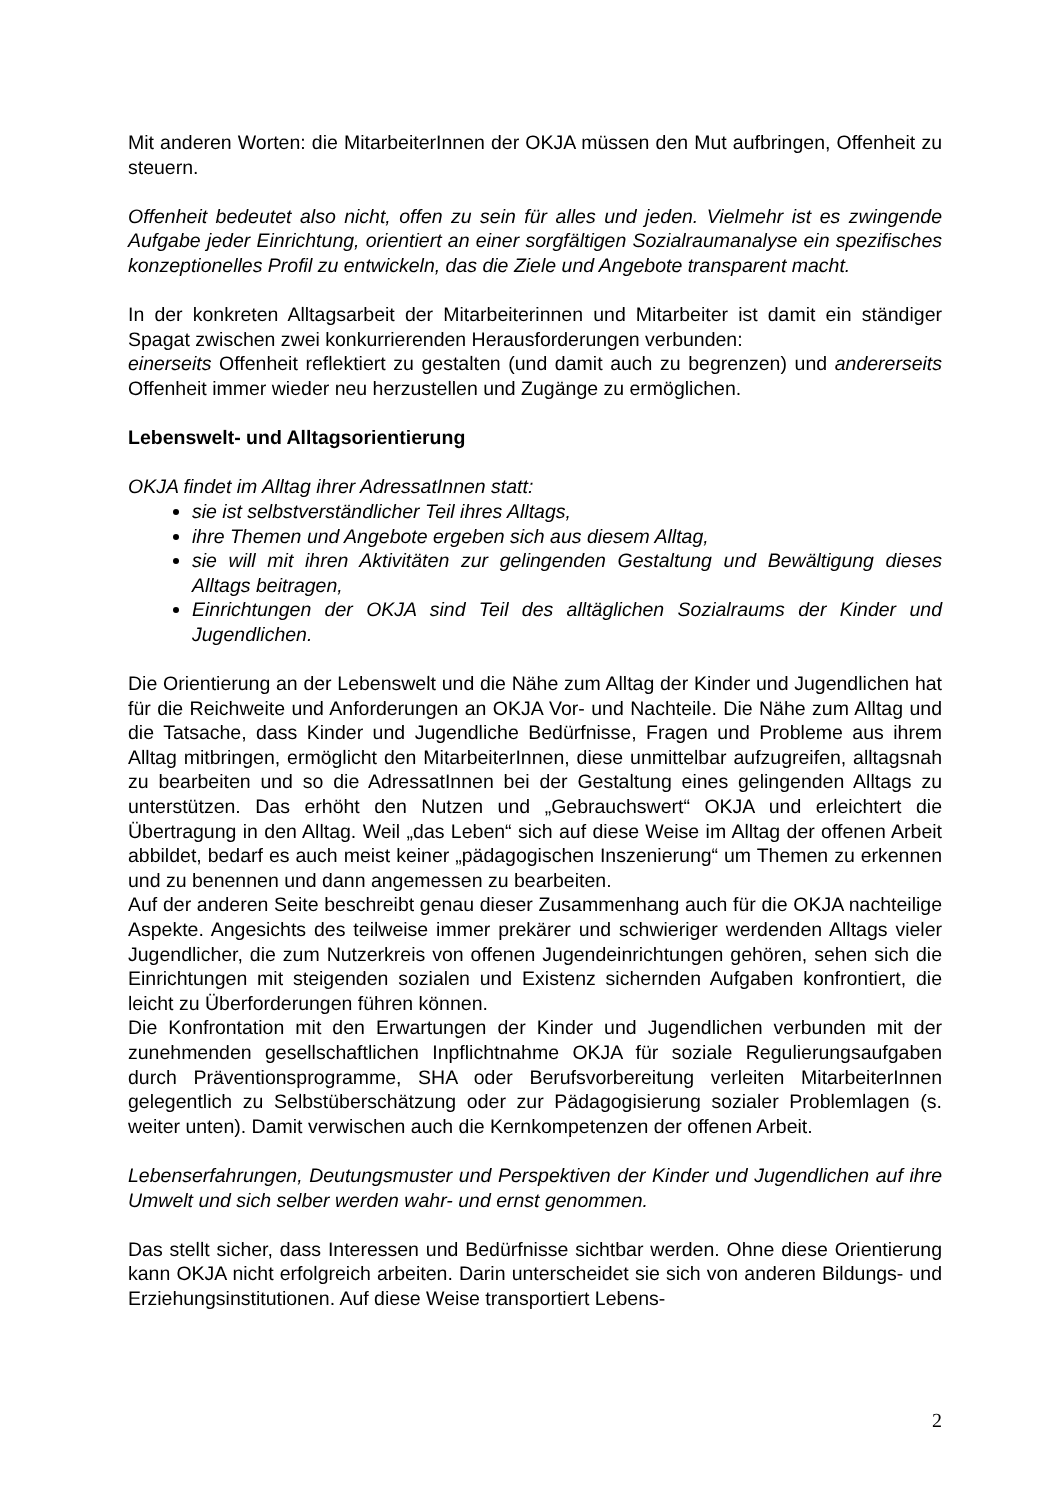Mit anderen Worten: die MitarbeiterInnen der OKJA müssen den Mut aufbringen, Offenheit zu steuern.
Offenheit bedeutet also nicht, offen zu sein für alles und jeden. Vielmehr ist es zwingende Aufgabe jeder Einrichtung, orientiert an einer sorgfältigen Sozialraumanalyse ein spezifisches konzeptionelles Profil zu entwickeln, das die Ziele und Angebote transparent macht.
In der konkreten Alltagsarbeit der Mitarbeiterinnen und Mitarbeiter ist damit ein ständiger Spagat zwischen zwei konkurrierenden Herausforderungen verbunden:
einerseits Offenheit reflektiert zu gestalten (und damit auch zu begrenzen) und andererseits Offenheit immer wieder neu herzustellen und Zugänge zu ermöglichen.
Lebenswelt- und Alltagsorientierung
OKJA findet im Alltag ihrer AdressatInnen statt:
sie ist selbstverständlicher Teil ihres Alltags,
ihre Themen und Angebote ergeben sich aus diesem Alltag,
sie will mit ihren Aktivitäten zur gelingenden Gestaltung und Bewältigung dieses Alltags beitragen,
Einrichtungen der OKJA sind Teil des alltäglichen Sozialraums der Kinder und Jugendlichen.
Die Orientierung an der Lebenswelt und die Nähe zum Alltag der Kinder und Jugendlichen hat für die Reichweite und Anforderungen an OKJA Vor- und Nachteile. Die Nähe zum Alltag und die Tatsache, dass Kinder und Jugendliche Bedürfnisse, Fragen und Probleme aus ihrem Alltag mitbringen, ermöglicht den MitarbeiterInnen, diese unmittelbar aufzugreifen, alltagsnah zu bearbeiten und so die AdressatInnen bei der Gestaltung eines gelingenden Alltags zu unterstützen. Das erhöht den Nutzen und „Gebrauchswert“ OKJA und erleichtert die Übertragung in den Alltag. Weil „das Leben“ sich auf diese Weise im Alltag der offenen Arbeit abbildet, bedarf es auch meist keiner „pädagogischen Inszenierung“ um Themen zu erkennen und zu benennen und dann angemessen zu bearbeiten.
Auf der anderen Seite beschreibt genau dieser Zusammenhang auch für die OKJA nachteilige Aspekte. Angesichts des teilweise immer prekärer und schwieriger werdenden Alltags vieler Jugendlicher, die zum Nutzerkreis von offenen Jugendeinrichtungen gehören, sehen sich die Einrichtungen mit steigenden sozialen und Existenz sichernden Aufgaben konfrontiert, die leicht zu Überforderungen führen können.
Die Konfrontation mit den Erwartungen der Kinder und Jugendlichen verbunden mit der zunehmenden gesellschaftlichen Inpflichtnahme OKJA für soziale Regulierungsaufgaben durch Präventionsprogramme, SHA oder Berufsvorbereitung verleiten MitarbeiterInnen gelegentlich zu Selbstüberschätzung oder zur Pädagogisierung sozialer Problemlagen (s. weiter unten). Damit verwischen auch die Kernkompetenzen der offenen Arbeit.
Lebenserfahrungen, Deutungsmuster und Perspektiven der Kinder und Jugendlichen auf ihre Umwelt und sich selber werden wahr- und ernst genommen.
Das stellt sicher, dass Interessen und Bedürfnisse sichtbar werden. Ohne diese Orientierung kann OKJA nicht erfolgreich arbeiten. Darin unterscheidet sie sich von anderen Bildungs- und Erziehungsinstitutionen. Auf diese Weise transportiert Lebens-
2